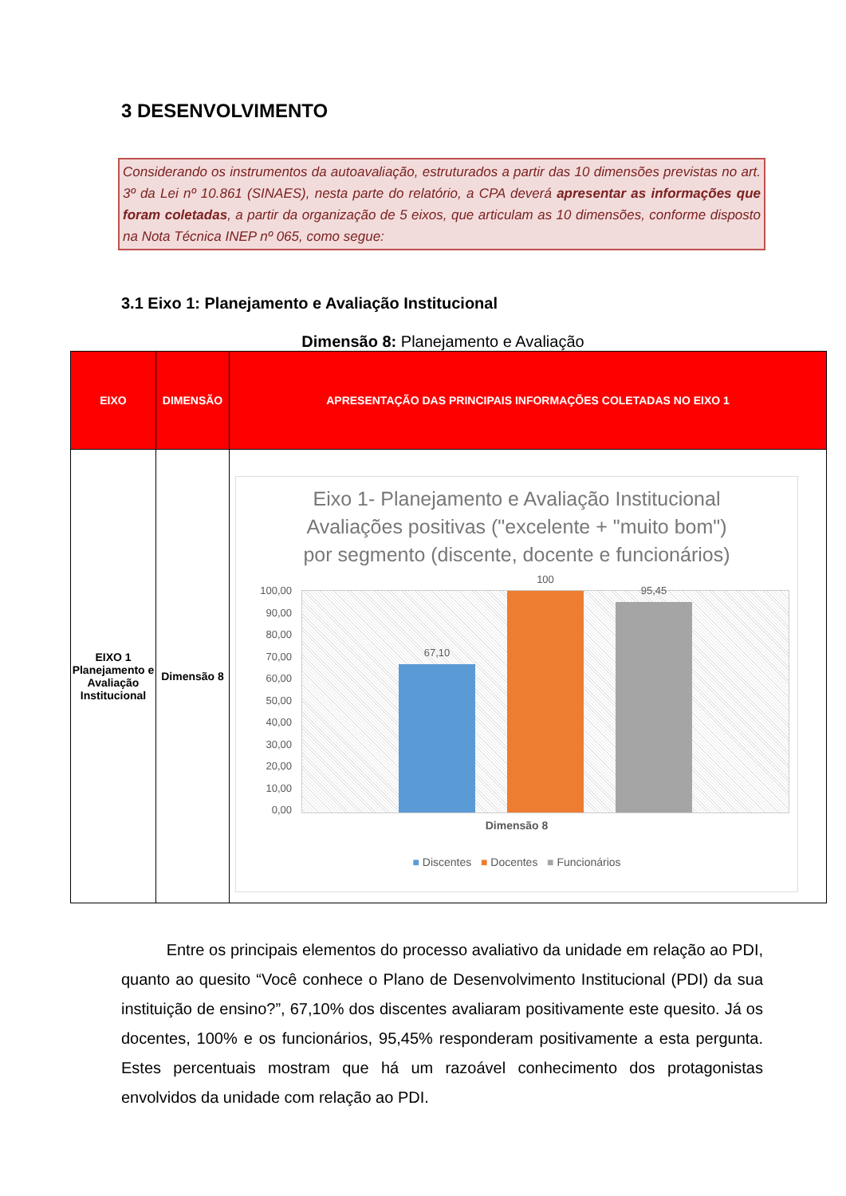3 DESENVOLVIMENTO
Considerando os instrumentos da autoavaliação, estruturados a partir das 10 dimensões previstas no art. 3º da Lei nº 10.861 (SINAES), nesta parte do relatório, a CPA deverá apresentar as informações que foram coletadas, a partir da organização de 5 eixos, que articulam as 10 dimensões, conforme disposto na Nota Técnica INEP nº 065, como segue:
3.1 Eixo 1: Planejamento e Avaliação Institucional
Dimensão 8: Planejamento e Avaliação
| EIXO | DIMENSÃO | APRESENTAÇÃO DAS PRINCIPAIS INFORMAÇÕES COLETADAS NO EIXO 1 |
| --- | --- | --- |
| EIXO 1 Planejamento e Avaliação Institucional | Dimensão 8 | Eixo 1- Planejamento e Avaliação Institucional Avaliações positivas ("excelente + "muito bom") por segmento (discente, docente e funcionários) 100,00 90,00 80,00 70,00 60,00 50,00 40,00 30,00 20,00 10,00 0,00 67,10 100 95,45 Dimensão 8 ■ Discentes ■ Docentes ■ Funcionários |
Entre os principais elementos do processo avaliativo da unidade em relação ao PDI, quanto ao quesito “Você conhece o Plano de Desenvolvimento Institucional (PDI) da sua instituição de ensino?”, 67,10% dos discentes avaliaram positivamente este quesito. Já os docentes, 100% e os funcionários, 95,45% responderam positivamente a esta pergunta. Estes percentuais mostram que há um razoável conhecimento dos protagonistas envolvidos da unidade com relação ao PDI.